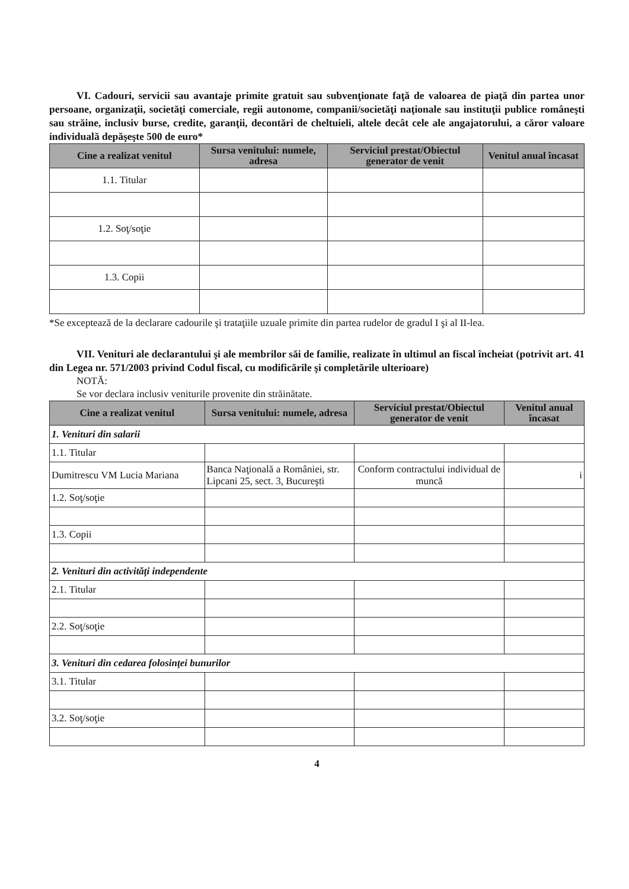VI. Cadouri, servicii sau avantaje primite gratuit sau subvenţionate faţă de valoarea de piaţă din partea unor persoane, organizaţii, societăţi comerciale, regii autonome, companii/societăţi naţionale sau instituţii publice româneşti sau străine, inclusiv burse, credite, garanţii, decontări de cheltuieli, altele decât cele ale angajatorului, a căror valoare individuală depăşeşte 500 de euro*
| Cine a realizat venitul | Sursa venitului: numele, adresa | Serviciul prestat/Obiectul generator de venit | Venitul anual încasat |
| --- | --- | --- | --- |
| 1.1. Titular | | | |
| 1.2. Soţ/soţie | | | |
| 1.3. Copii | | | |
*Se exceptează de la declarare cadourile şi trataţiile uzuale primite din partea rudelor de gradul I şi al II-lea.
VII. Venituri ale declarantului şi ale membrilor săi de familie, realizate în ultimul an fiscal încheiat (potrivit art. 41 din Legea nr. 571/2003 privind Codul fiscal, cu modificările şi completările ulterioare)
NOTĂ:
Se vor declara inclusiv veniturile provenite din străinătate.
| Cine a realizat venitul | Sursa venitului: numele, adresa | Serviciul prestat/Obiectul generator de venit | Venitul anual încasat |
| --- | --- | --- | --- |
| 1. Venituri din salarii | | | |
| 1.1. Titular | | | |
| Dumitrescu VM Lucia Mariana | Banca Naţională a României, str. Lipcani 25, sect. 3, Bucureşti | Conform contractului individual de muncă | i |
| 1.2. Soţ/soţie | | | |
| 1.3. Copii | | | |
| 2. Venituri din activităţi independente | | | |
| 2.1. Titular | | | |
| 2.2. Soţ/soţie | | | |
| 3. Venituri din cedarea folosinţei bunurilor | | | |
| 3.1. Titular | | | |
| 3.2. Soţ/soţie | | | |
4